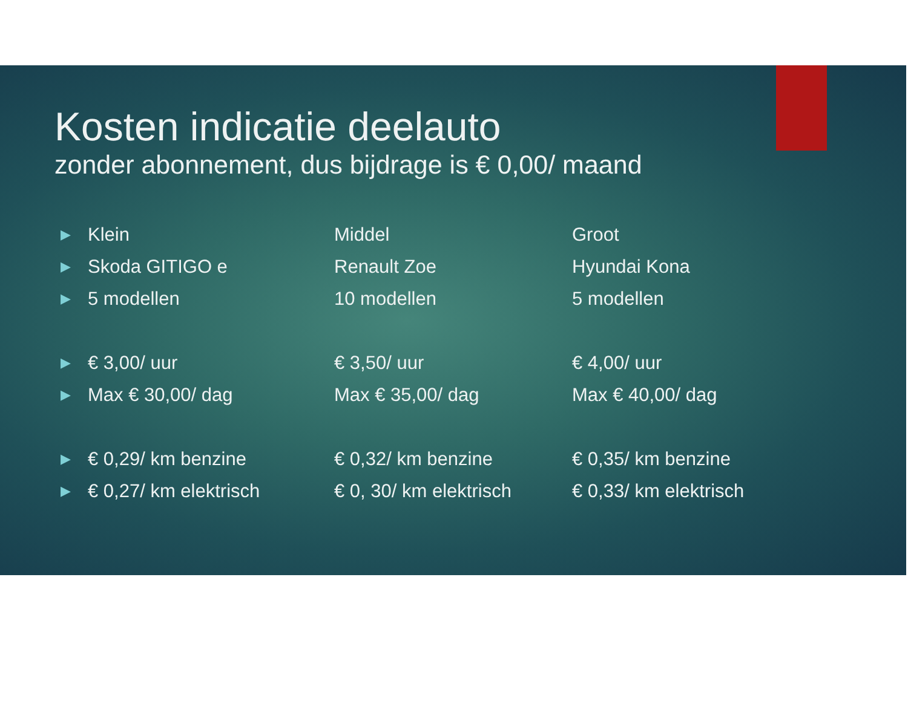Kosten indicatie deelauto
zonder abonnement, dus bijdrage is € 0,00/ maand
▶ Klein Middel Groot
▶ Skoda GITIGO e Renault Zoe Hyundai Kona
▶ 5 modellen 10 modellen 5 modellen
▶ € 3,00/ uur € 3,50/ uur € 4,00/ uur
▶ Max € 30,00/ dag Max € 35,00/ dag Max € 40,00/ dag
▶ € 0,29/ km benzine € 0,32/ km benzine € 0,35/ km benzine
▶ € 0,27/ km elektrisch € 0, 30/ km elektrisch € 0,33/ km elektrisch